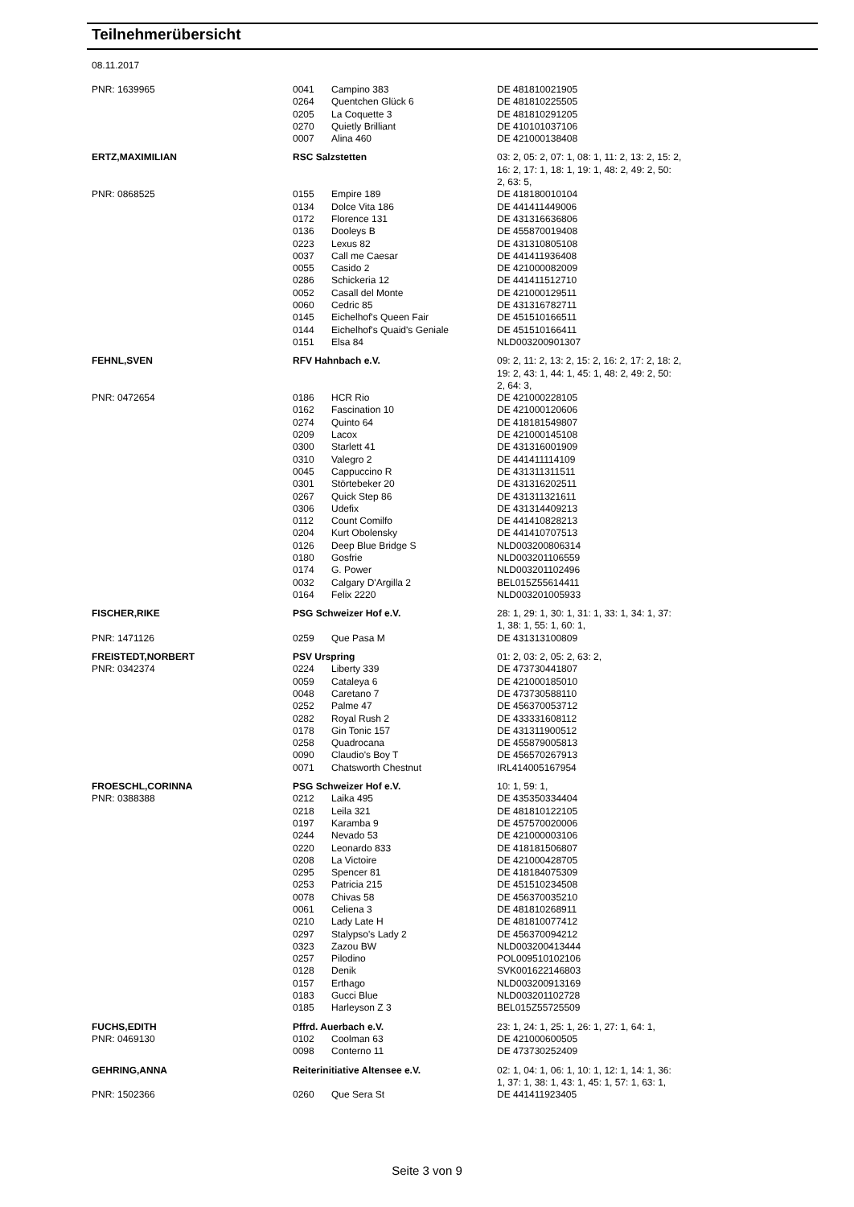Teilnehmerübersicht
08.11.2017
| PNR: 1639965 | 0041 | Campino 383 | DE 481810021905 |
| | 0264 | Quentchen Glück 6 | DE 481810225505 |
| | 0205 | La Coquette 3 | DE 481810291205 |
| | 0270 | Quietly Brilliant | DE 410101037106 |
| | 0007 | Alina 460 | DE 421000138408 |
| ERTZ,MAXIMILIAN | RSC Salzstetten | | 03: 2, 05: 2, 07: 1, 08: 1, 11: 2, 13: 2, 15: 2, 16: 2, 17: 1, 18: 1, 19: 1, 48: 2, 49: 2, 50: 2, 63: 5, |
| PNR: 0868525 | 0155 | Empire 189 | DE 418180010104 |
| | 0134 | Dolce Vita 186 | DE 441411449006 |
| | 0172 | Florence 131 | DE 431316636806 |
| | 0136 | Dooleys B | DE 455870019408 |
| | 0223 | Lexus 82 | DE 431310805108 |
| | 0037 | Call me Caesar | DE 441411936408 |
| | 0055 | Casido 2 | DE 421000082009 |
| | 0286 | Schickeria 12 | DE 441411512710 |
| | 0052 | Casall del Monte | DE 421000129511 |
| | 0060 | Cedric 85 | DE 431316782711 |
| | 0145 | Eichelhof's Queen Fair | DE 451510166511 |
| | 0144 | Eichelhof's Quaid's Geniale | DE 451510166411 |
| | 0151 | Elsa 84 | NLD003200901307 |
| FEHNL,SVEN | RFV Hahnbach e.V. | | 09: 2, 11: 2, 13: 2, 15: 2, 16: 2, 17: 2, 18: 2, 19: 2, 43: 1, 44: 1, 45: 1, 48: 2, 49: 2, 50: 2, 64: 3, |
| PNR: 0472654 | 0186 | HCR Rio | DE 421000228105 |
| | 0162 | Fascination 10 | DE 421000120606 |
| | 0274 | Quinto 64 | DE 418181549807 |
| | 0209 | Lacox | DE 421000145108 |
| | 0300 | Starlett 41 | DE 431316001909 |
| | 0310 | Valegro 2 | DE 441411114109 |
| | 0045 | Cappuccino R | DE 431311311511 |
| | 0301 | Störtebeker 20 | DE 431316202511 |
| | 0267 | Quick Step 86 | DE 431311321611 |
| | 0306 | Udefix | DE 431314409213 |
| | 0112 | Count Comilfo | DE 441410828213 |
| | 0204 | Kurt Obolensky | DE 441410707513 |
| | 0126 | Deep Blue Bridge S | NLD003200806314 |
| | 0180 | Gosfrie | NLD003201106559 |
| | 0174 | G. Power | NLD003201102496 |
| | 0032 | Calgary D'Argilla 2 | BEL015Z55614411 |
| | 0164 | Felix 2220 | NLD003201005933 |
| FISCHER,RIKE | PSG Schweizer Hof e.V. | | 28: 1, 29: 1, 30: 1, 31: 1, 33: 1, 34: 1, 37: 1, 38: 1, 55: 1, 60: 1, |
| PNR: 1471126 | 0259 | Que Pasa M | DE 431313100809 |
| FREISTEDT,NORBERT | PSV Urspring | | 01: 2, 03: 2, 05: 2, 63: 2, |
| PNR: 0342374 | 0224 | Liberty 339 | DE 473730441807 |
| | 0059 | Cataleya 6 | DE 421000185010 |
| | 0048 | Caretano 7 | DE 473730588110 |
| | 0252 | Palme 47 | DE 456370053712 |
| | 0282 | Royal Rush 2 | DE 433331608112 |
| | 0178 | Gin Tonic 157 | DE 431311900512 |
| | 0258 | Quadrocana | DE 455879005813 |
| | 0090 | Claudio's Boy T | DE 456570267913 |
| | 0071 | Chatsworth Chestnut | IRL414005167954 |
| FROESCHL,CORINNA | PSG Schweizer Hof e.V. | | 10: 1, 59: 1, |
| PNR: 0388388 | 0212 | Laika 495 | DE 435350334404 |
| | 0218 | Leila 321 | DE 481810122105 |
| | 0197 | Karamba 9 | DE 457570020006 |
| | 0244 | Nevado 53 | DE 421000003106 |
| | 0220 | Leonardo 833 | DE 418181506807 |
| | 0208 | La Victoire | DE 421000428705 |
| | 0295 | Spencer 81 | DE 418184075309 |
| | 0253 | Patricia 215 | DE 451510234508 |
| | 0078 | Chivas 58 | DE 456370035210 |
| | 0061 | Celiena 3 | DE 481810268911 |
| | 0210 | Lady Late H | DE 481810077412 |
| | 0297 | Stalypso's Lady 2 | DE 456370094212 |
| | 0323 | Zazou BW | NLD003200413444 |
| | 0257 | Pilodino | POL009510102106 |
| | 0128 | Denik | SVK001622146803 |
| | 0157 | Erthago | NLD003200913169 |
| | 0183 | Gucci Blue | NLD003201102728 |
| | 0185 | Harleyson Z 3 | BEL015Z55725509 |
| FUCHS,EDITH | Pffrd. Auerbach e.V. | | 23: 1, 24: 1, 25: 1, 26: 1, 27: 1, 64: 1, |
| PNR: 0469130 | 0102 | Coolman 63 | DE 421000600505 |
| | 0098 | Conterno 11 | DE 473730252409 |
| GEHRING,ANNA | Reiterinitiative Altensee e.V. | | 02: 1, 04: 1, 06: 1, 10: 1, 12: 1, 14: 1, 36: 1, 37: 1, 38: 1, 43: 1, 45: 1, 57: 1, 63: 1, |
| PNR: 1502366 | 0260 | Que Sera St | DE 441411923405 |
Seite 3 von 9